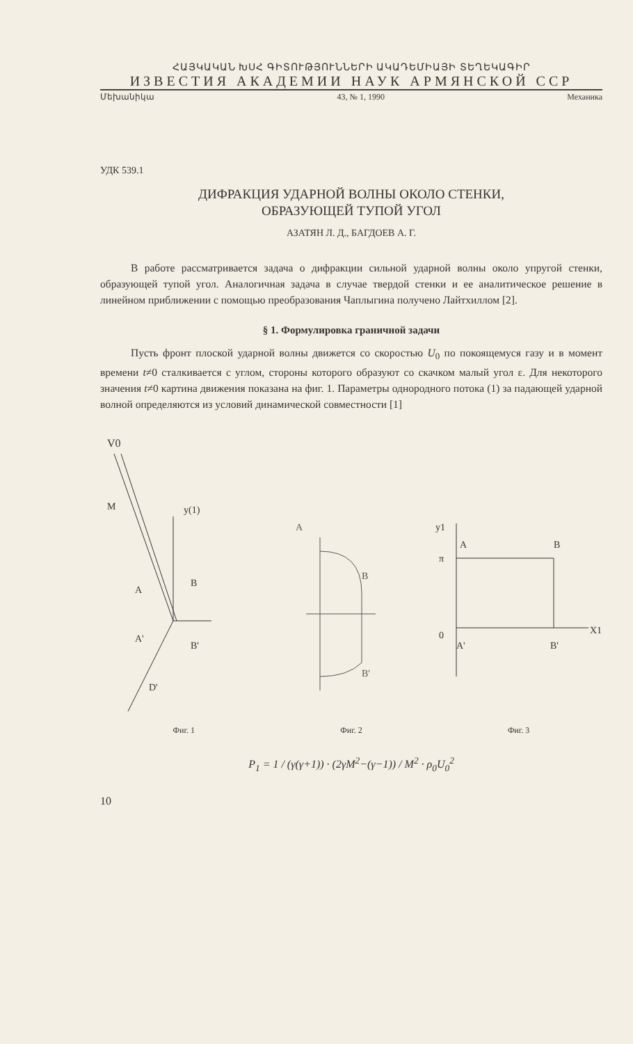ՀԱՅԿԱԿԱՆ ԽՍՀ ԳԻՏՈՒԹՅՈՒՆՆԵՐԻ ԱԿԱԴԵՄԻԱՅԻ ՏԵՂԵԿԱԳԻՐ
ИЗВЕСТИЯ АКАДЕМИИ НАУК АРМЯНСКОЙ ССР
Մեխանիկա 43, № 1, 1990 Механика
УДК 539.1
ДИФРАКЦИЯ УДАРНОЙ ВОЛНЫ ОКОЛО СТЕНКИ,
ОБРАЗУЮЩЕЙ ТУПОЙ УГОЛ
АЗАТЯН Л. Д., БАГДОЕВ А. Г.
В работе рассматривается задача о дифракции сильной ударной волны около упругой стенки, образующей тупой угол. Аналогичная задача в случае твердой стенки и ее аналитическое решение в линейном приближении с помощью преобразования Чаплыгина получено Лайтхиллом [2].
§ 1. Формулировка граничной задачи
Пусть фронт плоской ударной волны движется со скоростью U<sub>0</sub> по покоящемуся газу и в момент времени t≠0 сталкивается с углом, стороны которого образуют со скачком малый угол ε. Для некоторого значения t≠0 картина движения показана на фиг. 1. Параметры однородного потока (1) за падающей ударной волной определяются из условий динамической совместности [1]
V0
M
y(1)
A
A'
B
B'
D'
A
B
B'
y1
A
B
π
0
A'
B'
X1
Фиг. 1 Фиг. 2 Фиг. 3
P<sub>1</sub> = 1 / (γ(γ+1)) · (2γM<sup>2</sup>−(γ−1)) / M<sup>2</sup> · ρ<sub>0</sub>U<sub>0</sub><sup>2</sup>
10